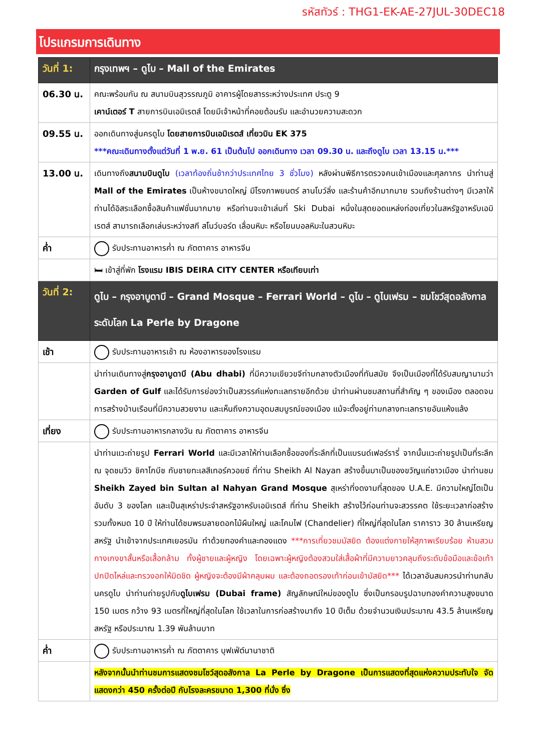รหัสทัวร์ : THG1-EK-AE-27JUL-30DEC18
โปรแกรมการเดินทาง
| วันที่ 1: | กรุงเทพฯ – ดูไบ – Mall of the Emirates |
| 06.30 น. | คณะพร้อมกัน ณ สนามบินสุวรรณภูมิ อาคารผู้โดยสารระหว่างประเทศ ประตู 9 เคาน์เตอร์ T สายการบินเอมิเรตส์ โดยมีเจ้าหน้าที่คอยต้อนรับ และอำนวยความสะดวก |
| 09.55 น. | ออกเดินทางสู่นครดูไบ โดยสายการบินเอมิเรตส์ เที่ยวบิน EK 375 ***คณะเดินทางตั้งแต่วันที่ 1 พ.ย. 61 เป็นต้นไป ออกเดินทาง เวลา 09.30 น. และถึงดูไบ เวลา 13.15 น.*** |
| 13.00 น. | เดินทางถึง สนามบินดูไบ (เวลาท้องถิ่นช้ากว่าประเทศไทย 3 ชั่วโมง) หลังผ่านพิธีการตรวจคนเข้าเมืองและศุลกากร นำท่านสู่ Mall of the Emirates เป็นห้างขนาดใหญ่ มีโรงภาพยนตร์ ลานโบว์ลิ่ง และร้านค้าอีกมากมาย รวมถึงร้านต่างๆ มีเวลาให้ท่านได้อิสระเลือกซื้อสินค้าแฟชั่นมากมาย หรือท่านจะเข้าเล่นที่ Ski Dubai หนึ่งในสุดยอดแหล่งท่องเที่ยวในสหรัฐอาหรับเอมิเรตส์ สามารถเลือกเล่นระหว่างสกี สโนว์บอร์ด เลื่อนหิมะ หรือโยนบอลหิมะในสวนหิมะ |
| ค่ำ | รับประทานอาหารค่ำ ณ ภัตตาคาร อาหารจีน |
| | 🛏 เข้าสู่ที่พัก โรงแรม IBIS DEIRA CITY CENTER หรือเทียบเท่า |
| วันที่ 2: | ดูไบ – กรุงอาบูดาบี – Grand Mosque – Ferrari World – ดูไบ – ดูไบเฟรม – ชมโชว์สุดอลังกาลระดับโลก La Perle by Dragone |
| เช้า | รับประทานอาหารเช้า ณ ห้องอาหารของโรงแรม |
| | นำท่านเดินทางสู่ กรุงอาบูดาบี (Abu dhabi) ที่มีความเขียวขจีท่ามกลางตัวเมืองที่ทันสมัย จึงเป็นเมืองที่ได้รับสมญานามว่า Garden of Gulf และได้รับการย่องว่าเป็นสวรรค์แห่งทะเลทรายอีกด้วย นำท่านผ่านชมสถานที่สำคัญ ๆ ของเมือง ตลอดจนการสร้างบ้านเรือนที่มีความสวยงาม และเห็นถึงความอุดมสมบูรณ์ของเมือง แม้จะตั้งอยู่ท่ามกลางทะเลทรายอันแห้งแล้ง |
| เที่ยง | รับประทานอาหารกลางวัน ณ ภัตตาคาร อาหารจีน |
| | นำท่านแวะถ่ายรูป Ferrari World และมีเวลาให้ท่านเลือกซื้อของที่ระลึกที่เป็นแบรนด์เฟอร์รารี่ จากนั้นแวะถ่ายรูปเป็นที่ระลึก ณ จุดชมวิว ชิคาโกบีช กับชายทะเลสีเทอร์ควอยซ์ ที่ท่าน Sheikh Al Nayan สร้างขึ้นมาเป็นของขวัญแก่ชาวเมือง นำท่านชม Sheikh Zayed bin Sultan al Nahyan Grand Mosque สุเหร่าที่งดงามที่สุดของ U.A.E. มีความใหญ่โตเป็นอันดับ 3 ของโลก และเป็นสุเหร่าประจำสหรัฐอาหรับเอมิเรตส์ ที่ท่าน Sheikh สร้างไว้ก่อนท่านจะสวรรคต ใช้ระยะเวลาก่อสร้างรวมทั้งหมด 10 ปี ให้ท่านได้ชมพรมลายดอกไม้ผืนใหญ่ และโคมไฟ (Chandelier) ที่ใหญ่ที่สุดในโลก ราคาราว 30 ล้านเหรียญสหรัฐ นำเข้าจากประเทศเยอรมัน ทำด้วยทองคำและทองแดง ***การเที่ยวชมมัสยิด ต้องแต่งกายให้สุภาพเรียบร้อย ห้ามสวมกางเกงขาสั้นหรือเสื้อกล้าม ทั้งผู้ชายและผู้หญิง โดยเฉพาะผู้หญิงต้องสวมใส่เสื้อผ้าที่มีความยาวคลุมถึงระดับข้อมือและข้อเท้า ปกปิดไหล่และทรวงอกให้มิดชิด ผู้หญิงจะต้องมีผ้าคลุมผม และต้องถอดรองเท้าก่อนเข้ามัสยิด*** ได้เวลาอันสมควรนำท่านกลับนครดูไบ นำท่านถ่ายรูปกับ ดูไบเฟรม (Dubai frame) สัญลักษณ์ใหม่ของดูไบ ซึ่งเป็นกรอบรูปฉาบทองคำความสูงขนาด 150 เมตร กว้าง 93 เมตรที่ใหญ่ที่สุดในโลก ใช้เวลาในการก่อสร้างมาถึง 10 ปีเต็ม ด้วยจำนวนเงินประมาณ 43.5 ล้านเหรียญสหรัฐ หรือประมาณ 1.39 พันล้านบาท |
| ค่ำ | รับประทานอาหารค่ำ ณ ภัตตาคาร บุฟเฟ่ต์นานาชาติ |
| | หลังจากนั้นนำท่านชมการแสดงชมโชว์สุดอลังกาล La Perle by Dragone เป็นการแสดงที่สุดแห่งความประทับใจ จัดแสดงกว่า 450 ครั้งต่อปี กับโรงละครขนาด 1,300 ที่นั่ง ซึ่ง |